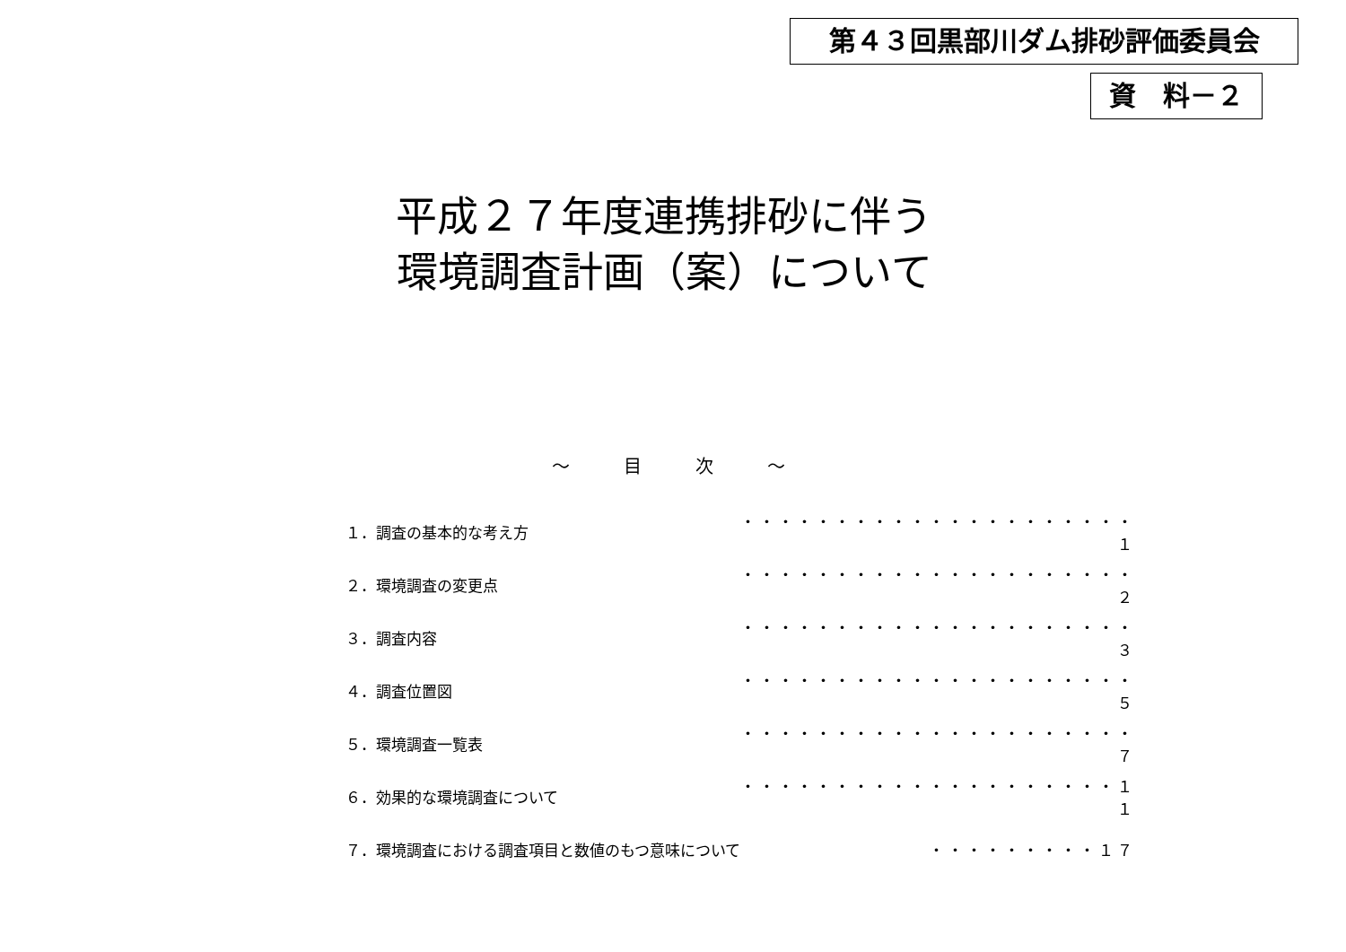第４３回黒部川ダム排砂評価委員会
資　料－２
平成２７年度連携排砂に伴う
環境調査計画（案）について
～　　　目　　　次　　　～
| １．調査の基本的な考え方 | ・・・・・・・・・・・・・・・・・・・・・１ |
| ２．環境調査の変更点 | ・・・・・・・・・・・・・・・・・・・・・２ |
| ３．調査内容 | ・・・・・・・・・・・・・・・・・・・・・３ |
| ４．調査位置図 | ・・・・・・・・・・・・・・・・・・・・・５ |
| ５．環境調査一覧表 | ・・・・・・・・・・・・・・・・・・・・・７ |
| ６．効果的な環境調査について | ・・・・・・・・・・・・・・・・・・・・１１ |
| ７．環境調査における調査項目と数値のもつ意味について | ・・・・・・・・・１７ |